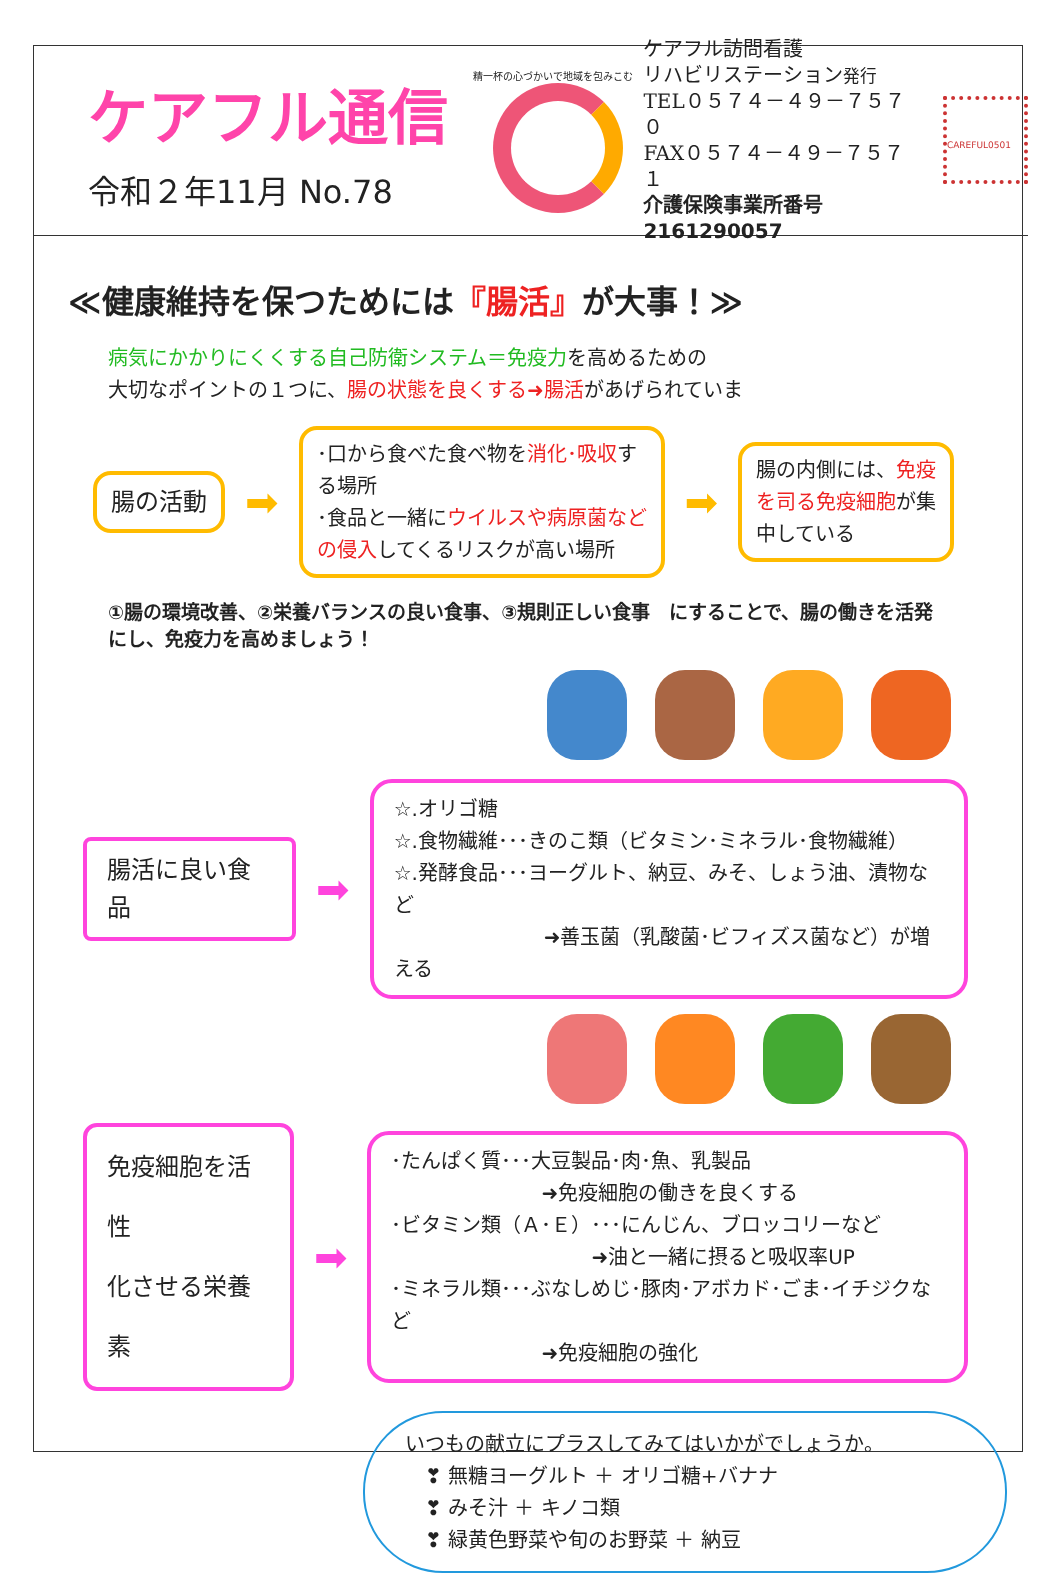ケアフル通信
令和２年11月 No.78
精一杯の心づかいで地域を包みこむ
ケアフル訪問看護
リハビリステーション発行
TEL０５７４－４９－７５７０
FAX０５７４－４９－７５７１
介護保険事業所番号 2161290057
CAREFUL0501
≪健康維持を保つためには『腸活』が大事！≫
病気にかかりにくくする自己防衛システム＝免疫力を高めるための
大切なポイントの１つに、腸の状態を良くする➜腸活があげられていま
腸の活動
➡
･口から食べた食べ物を消化･吸収する場所
･食品と一緒にウイルスや病原菌などの侵入してくるリスクが高い場所
➡
腸の内側には、免疫を司る免疫細胞が集中している
①腸の環境改善、②栄養バランスの良い食事、③規則正しい食事　にすることで、腸の働きを活発にし、免疫力を高めましょう！
腸活に良い食品
➡
☆.オリゴ糖
☆.食物繊維･･･きのこ類（ビタミン･ミネラル･食物繊維）
☆.発酵食品･･･ヨーグルト、納豆、みそ、しょう油、漬物など
➜善玉菌（乳酸菌･ビフィズス菌など）が増える
免疫細胞を活性
化させる栄養素
➡
･たんぱく質･･･大豆製品･肉･魚、乳製品
➜免疫細胞の働きを良くする
･ビタミン類（Ａ･Ｅ）･･･にんじん、ブロッコリーなど
➜油と一緒に摂ると吸収率UP
･ミネラル類･･･ぶなしめじ･豚肉･アボカド･ごま･イチジクなど
➜免疫細胞の強化
いつもの献立にプラスしてみてはいかがでしょうか。
　❣ 無糖ヨーグルト ＋ オリゴ糖+バナナ
　❣ みそ汁 ＋ キノコ類
　❣ 緑黄色野菜や旬のお野菜 ＋ 納豆